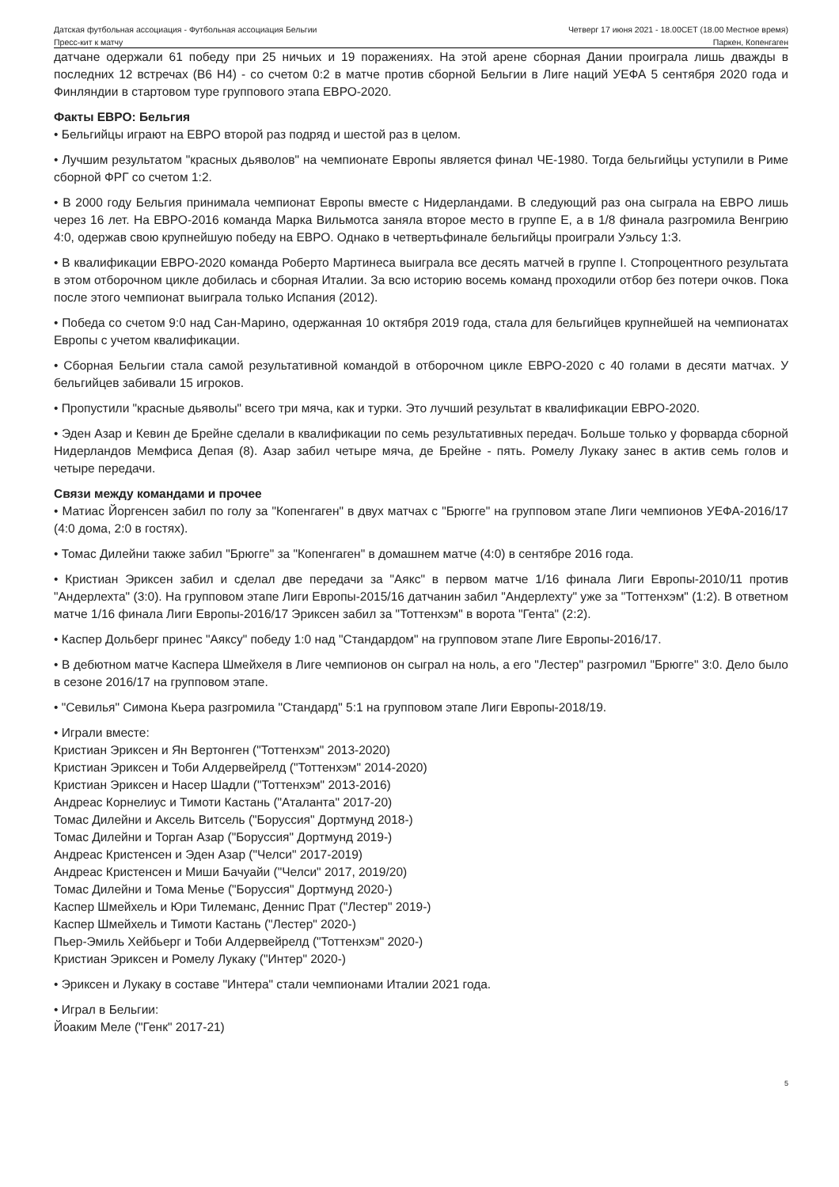Датская футбольная ассоциация - Футбольная ассоциация Бельгии
Четверг 17 июня 2021 - 18.00CET (18.00 Местное время)
Пресс-кит к матчу Паркен, Копенгаген
датчане одержали 61 победу при 25 ничьих и 19 поражениях. На этой арене сборная Дании проиграла лишь дважды в последних 12 встречах (В6 Н4) - со счетом 0:2 в матче против сборной Бельгии в Лиге наций УЕФА 5 сентября 2020 года и Финляндии в стартовом туре группового этапа ЕВРО-2020.
Факты ЕВРО: Бельгия
• Бельгийцы играют на ЕВРО второй раз подряд и шестой раз в целом.
• Лучшим результатом "красных дьяволов" на чемпионате Европы является финал ЧЕ-1980. Тогда бельгийцы уступили в Риме сборной ФРГ со счетом 1:2.
• В 2000 году Бельгия принимала чемпионат Европы вместе с Нидерландами. В следующий раз она сыграла на ЕВРО лишь через 16 лет. На ЕВРО-2016 команда Марка Вильмотса заняла второе место в группе E, а в 1/8 финала разгромила Венгрию 4:0, одержав свою крупнейшую победу на ЕВРО. Однако в четвертьфинале бельгийцы проиграли Уэльсу 1:3.
• В квалификации ЕВРО-2020 команда Роберто Мартинеса выиграла все десять матчей в группе I. Стопроцентного результата в этом отборочном цикле добилась и сборная Италии. За всю историю восемь команд проходили отбор без потери очков. Пока после этого чемпионат выиграла только Испания (2012).
• Победа со счетом 9:0 над Сан-Марино, одержанная 10 октября 2019 года, стала для бельгийцев крупнейшей на чемпионатах Европы с учетом квалификации.
• Сборная Бельгии стала самой результативной командой в отборочном цикле ЕВРО-2020 с 40 голами в десяти матчах. У бельгийцев забивали 15 игроков.
• Пропустили "красные дьяволы" всего три мяча, как и турки. Это лучший результат в квалификации ЕВРО-2020.
• Эден Азар и Кевин де Брейне сделали в квалификации по семь результативных передач. Больше только у форварда сборной Нидерландов Мемфиса Депая (8). Азар забил четыре мяча, де Брейне - пять. Ромелу Лукаку занес в актив семь голов и четыре передачи.
Связи между командами и прочее
• Матиас Йоргенсен забил по голу за "Копенгаген" в двух матчах с "Брюгге" на групповом этапе Лиги чемпионов УЕФА-2016/17 (4:0 дома, 2:0 в гостях).
• Томас Дилейни также забил "Брюгге" за "Копенгаген" в домашнем матче (4:0) в сентябре 2016 года.
• Кристиан Эриксен забил и сделал две передачи за "Аякс" в первом матче 1/16 финала Лиги Европы-2010/11 против "Андерлехта" (3:0). На групповом этапе Лиги Европы-2015/16 датчанин забил "Андерлехту" уже за "Тоттенхэм" (1:2). В ответном матче 1/16 финала Лиги Европы-2016/17 Эриксен забил за "Тоттенхэм" в ворота "Гента" (2:2).
• Каспер Дольберг принес "Аяксу" победу 1:0 над "Стандардом" на групповом этапе Лиге Европы-2016/17.
• В дебютном матче Каспера Шмейхеля в Лиге чемпионов он сыграл на ноль, а его "Лестер" разгромил "Брюгге" 3:0. Дело было в сезоне 2016/17 на групповом этапе.
• "Севилья" Симона Кьера разгромила "Стандард" 5:1 на групповом этапе Лиги Европы-2018/19.
• Играли вместе:
Кристиан Эриксен и Ян Вертонген ("Тоттенхэм" 2013-2020)
Кристиан Эриксен и Тоби Алдервейрелд ("Тоттенхэм" 2014-2020)
Кристиан Эриксен и Насер Шадли ("Тоттенхэм" 2013-2016)
Андреас Корнелиус и Тимоти Кастань ("Аталанта" 2017-20)
Томас Дилейни и Аксель Витсель ("Боруссия" Дортмунд 2018-)
Томас Дилейни и Торган Азар ("Боруссия" Дортмунд 2019-)
Андреас Кристенсен и Эден Азар ("Челси" 2017-2019)
Андреас Кристенсен и Миши Бачуайи ("Челси" 2017, 2019/20)
Томас Дилейни и Тома Менье ("Боруссия" Дортмунд 2020-)
Каспер Шмейхель и Юри Тилеманс, Деннис Прат ("Лестер" 2019-)
Каспер Шмейхель и Тимоти Кастань ("Лестер" 2020-)
Пьер-Эмиль Хейбьерг и Тоби Алдервейрелд ("Тоттенхэм" 2020-)
Кристиан Эриксен и Ромелу Лукаку ("Интер" 2020-)
• Эриксен и Лукаку в составе "Интера" стали чемпионами Италии 2021 года.
• Играл в Бельгии:
Йоаким Меле ("Генк" 2017-21)
5